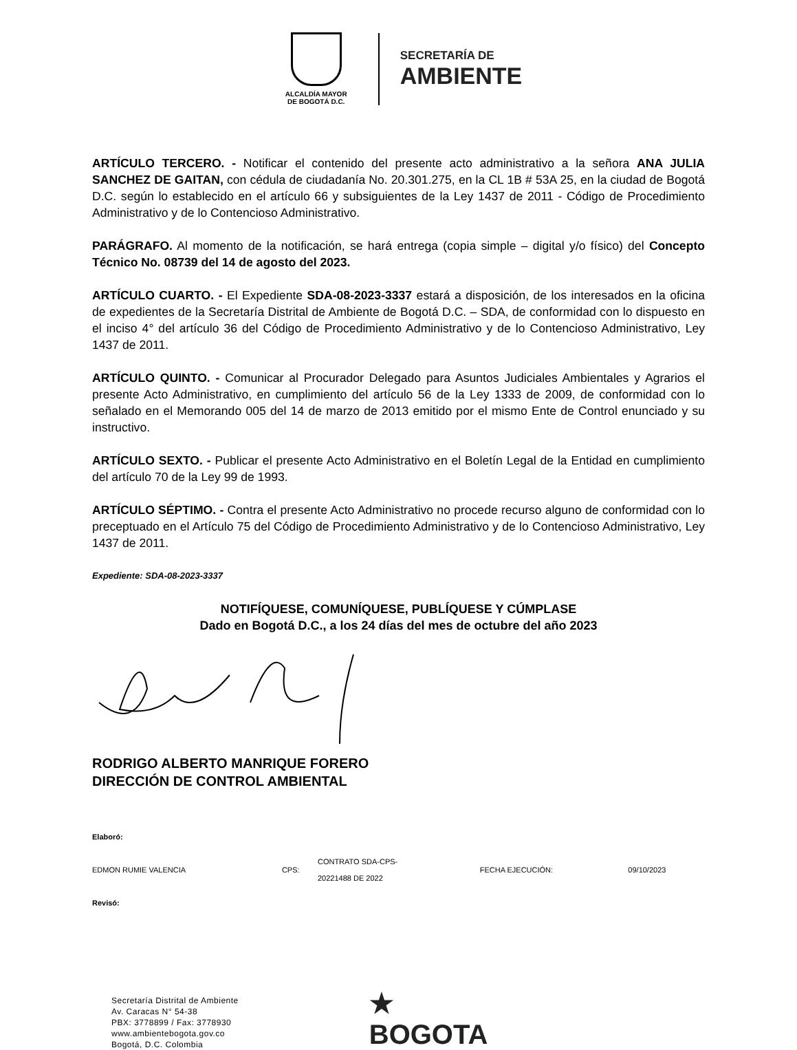ALCALDÍA MAYOR
DE BOGOTÁ D.C.
SECRETARÍA DE
AMBIENTE
ARTÍCULO TERCERO. - Notificar el contenido del presente acto administrativo a la señora ANA JULIA SANCHEZ DE GAITAN, con cédula de ciudadanía No. 20.301.275, en la CL 1B # 53A 25, en la ciudad de Bogotá D.C. según lo establecido en el artículo 66 y subsiguientes de la Ley 1437 de 2011 - Código de Procedimiento Administrativo y de lo Contencioso Administrativo.
PARÁGRAFO. Al momento de la notificación, se hará entrega (copia simple – digital y/o físico) del Concepto Técnico No. 08739 del 14 de agosto del 2023.
ARTÍCULO CUARTO. - El Expediente SDA-08-2023-3337 estará a disposición, de los interesados en la oficina de expedientes de la Secretaría Distrital de Ambiente de Bogotá D.C. – SDA, de conformidad con lo dispuesto en el inciso 4° del artículo 36 del Código de Procedimiento Administrativo y de lo Contencioso Administrativo, Ley 1437 de 2011.
ARTÍCULO QUINTO. - Comunicar al Procurador Delegado para Asuntos Judiciales Ambientales y Agrarios el presente Acto Administrativo, en cumplimiento del artículo 56 de la Ley 1333 de 2009, de conformidad con lo señalado en el Memorando 005 del 14 de marzo de 2013 emitido por el mismo Ente de Control enunciado y su instructivo.
ARTÍCULO SEXTO. - Publicar el presente Acto Administrativo en el Boletín Legal de la Entidad en cumplimiento del artículo 70 de la Ley 99 de 1993.
ARTÍCULO SÉPTIMO. - Contra el presente Acto Administrativo no procede recurso alguno de conformidad con lo preceptuado en el Artículo 75 del Código de Procedimiento Administrativo y de lo Contencioso Administrativo, Ley 1437 de 2011.
Expediente: SDA-08-2023-3337
NOTIFÍQUESE, COMUNÍQUESE, PUBLÍQUESE Y CÚMPLASE
Dado en Bogotá D.C., a los 24 días del mes de octubre del año 2023
RODRIGO ALBERTO MANRIQUE FORERO
DIRECCIÓN DE CONTROL AMBIENTAL
| Elaboró: | | | | |
| EDMON RUMIE VALENCIA | CPS: | CONTRATO SDA-CPS- 20221488 DE 2022 | FECHA EJECUCIÓN: | 09/10/2023 |
| Revisó: | | | | |
Secretaría Distrital de Ambiente
Av. Caracas N° 54-38
PBX: 3778899 / Fax: 3778930
www.ambientebogota.gov.co
Bogotá, D.C. Colombia
★
BOGOTA